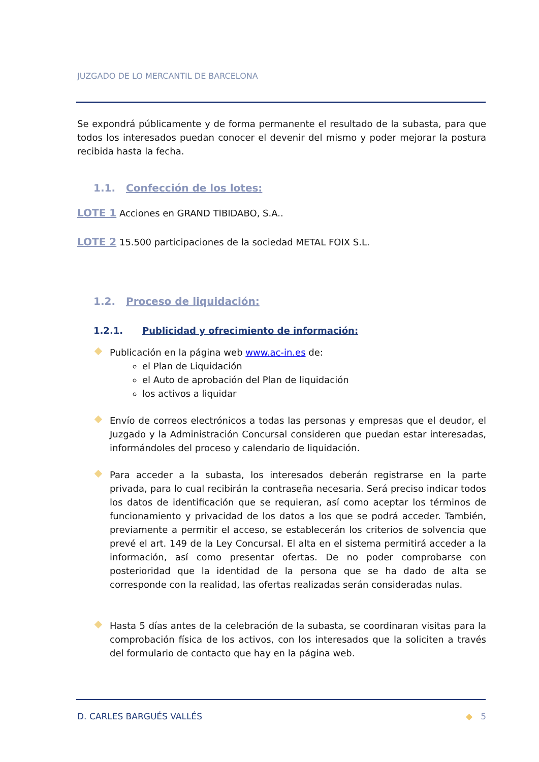JUZGADO DE LO MERCANTIL DE BARCELONA
Se expondrá públicamente y de forma permanente el resultado de la subasta, para que todos los interesados puedan conocer el devenir del mismo y poder mejorar la postura recibida hasta la fecha.
1.1. Confección de los lotes:
LOTE 1 Acciones en GRAND TIBIDABO, S.A..
LOTE 2 15.500 participaciones de la sociedad METAL FOIX S.L.
1.2. Proceso de liquidación:
1.2.1. Publicidad y ofrecimiento de información:
Publicación en la página web www.ac-in.es de:
el Plan de Liquidación
el Auto de aprobación del Plan de liquidación
los activos a liquidar
Envío de correos electrónicos a todas las personas y empresas que el deudor, el Juzgado y la Administración Concursal consideren que puedan estar interesadas, informándoles del proceso y calendario de liquidación.
Para acceder a la subasta, los interesados deberán registrarse en la parte privada, para lo cual recibirán la contraseña necesaria. Será preciso indicar todos los datos de identificación que se requieran, así como aceptar los términos de funcionamiento y privacidad de los datos a los que se podrá acceder. También, previamente a permitir el acceso, se establecerán los criterios de solvencia que prevé el art. 149 de la Ley Concursal. El alta en el sistema permitirá acceder a la información, así como presentar ofertas. De no poder comprobarse con posterioridad que la identidad de la persona que se ha dado de alta se corresponde con la realidad, las ofertas realizadas serán consideradas nulas.
Hasta 5 días antes de la celebración de la subasta, se coordinaran visitas para la comprobación física de los activos, con los interesados que la soliciten a través del formulario de contacto que hay en la página web.
D. CARLES BARGUÉS VALLÉS ◆ 5